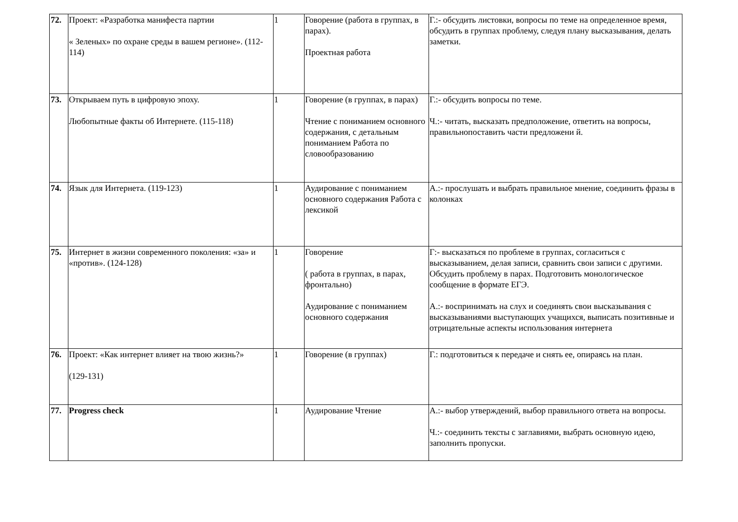| 72. | Проект: «Разработка манифеста партии « Зеленых» по охране среды в вашем регионе». (112-114) | 1 | Говорение (работа в группах, в парах). Проектная работа | Г.:- обсудить листовки, вопросы по теме на определенное время, обсудить в группах проблему, следуя плану высказывания, делать заметки. |
| 73. | Открываем путь в цифровую эпоху. Любопытные факты об Интернете. (115-118) | 1 | Говорение (в группах, в парах) Чтение с пониманием основного содержания, с детальным пониманием Работа по словообразованию | Г.:- обсудить вопросы по теме. Ч.:- читать, высказать предположение, ответить на вопросы, правильнопоставить части предложени й. |
| 74. | Язык для Интернета. (119-123) | 1 | Аудирование с пониманием основного содержания Работа с лексикой | А.:- прослушать и выбрать правильное мнение, соединить фразы в колонках |
| 75. | Интернет в жизни современного поколения: «за» и «против». (124-128) | 1 | Говорение ( работа в группах, в парах, фронтально) Аудирование с пониманием основного содержания | Г:- высказаться по проблеме в группах, согласиться с высказыванием, делая записи, сравнить свои записи с другими. Обсудить проблему в парах. Подготовить монологическое сообщение в формате ЕГЭ. А.:- воспринимать на слух и соединять свои высказывания с высказываниями выступающих учащихся, выписать позитивные и отрицательные аспекты использования интернета |
| 76. | Проект: «Как интернет влияет на твою жизнь?» (129-131) | 1 | Говорение (в группах) | Г.: подготовиться к передаче и снять ее, опираясь на план. |
| 77. | Progress check | 1 | Аудирование Чтение | А.:- выбор утверждений, выбор правильного ответа на вопросы. Ч.:- соединить тексты с заглавиями, выбрать основную идею, заполнить пропуски. |